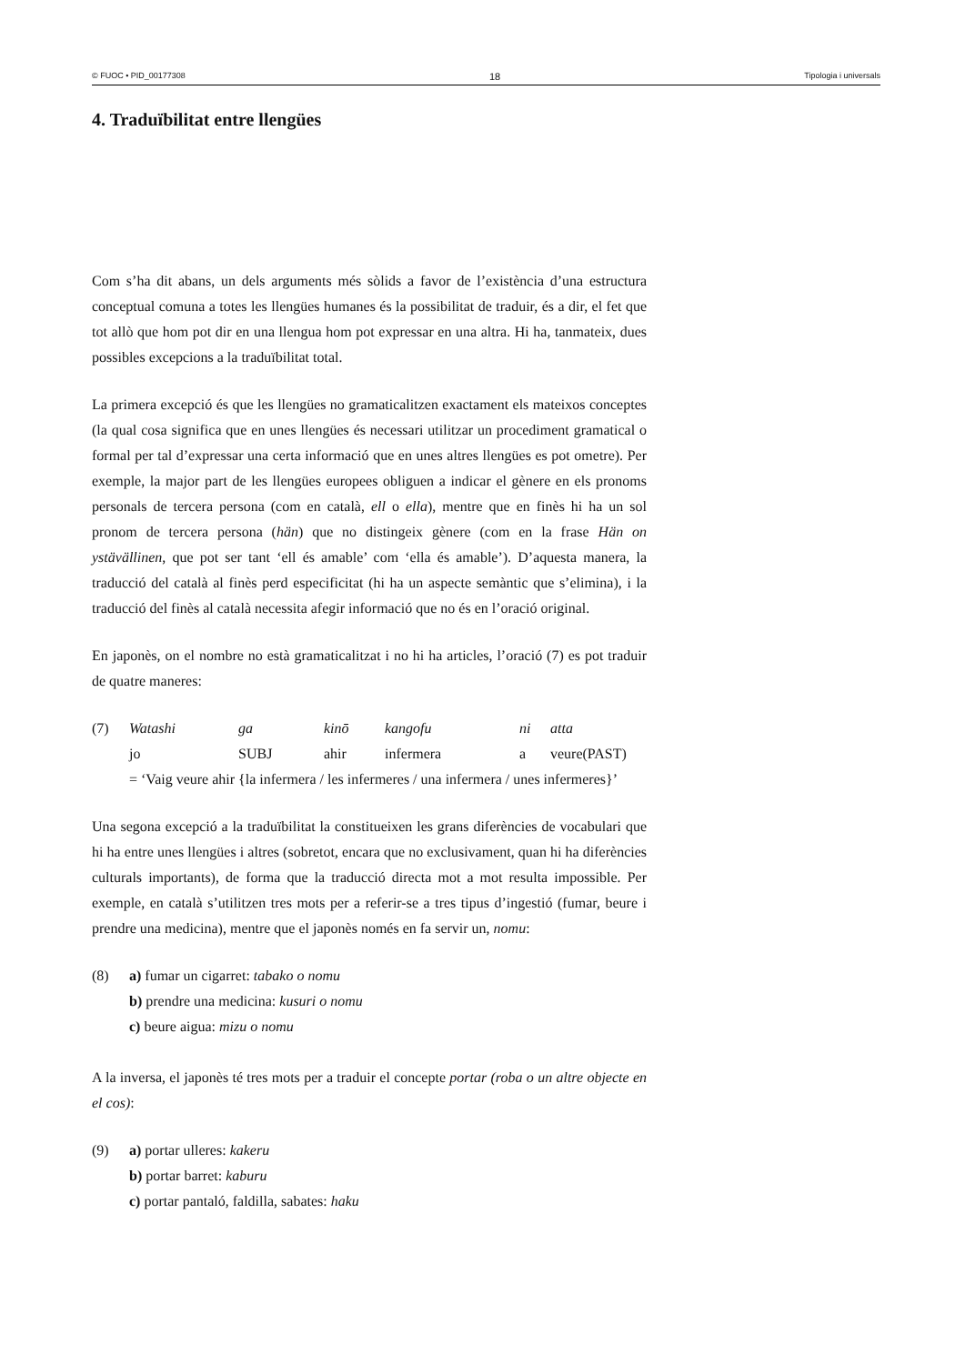© FUOC • PID_00177308 18 Tipologia i universals
4. Traduïbilitat entre llengües
Com s’ha dit abans, un dels arguments més sòlids a favor de l’existència d’una estructura conceptual comuna a totes les llengües humanes és la possibilitat de traduir, és a dir, el fet que tot allò que hom pot dir en una llengua hom pot expressar en una altra. Hi ha, tanmateix, dues possibles excepcions a la traduïbilitat total.
La primera excepció és que les llengües no gramaticalitzen exactament els mateixos conceptes (la qual cosa significa que en unes llengües és necessari utilitzar un procediment gramatical o formal per tal d’expressar una certa informació que en unes altres llengües es pot ometre). Per exemple, la major part de les llengües europees obliguen a indicar el gènere en els pronoms personals de tercera persona (com en català, ell o ella), mentre que en finès hi ha un sol pronom de tercera persona (hän) que no distingeix gènere (com en la frase Hän on ystävällinen, que pot ser tant ‘ell és amable’ com ‘ella és amable’). D’aquesta manera, la traducció del català al finès perd especificitat (hi ha un aspecte semàntic que s’elimina), i la traducció del finès al català necessita afegir informació que no és en l’oració original.
En japonès, on el nombre no està gramaticalitzat i no hi ha articles, l’oració (7) es pot traduir de quatre maneres:
| (7) | Watashi | ga | kinō | kangofu | ni | atta |
| | jo | SUBJ | ahir | infermera | a | veure(PAST) |
| | = ‘Vaig veure ahir {la infermera / les infermeres / una infermera / unes infermeres}’ | | | | | |
Una segona excepció a la traduïbilitat la constitueixen les grans diferències de vocabulari que hi ha entre unes llengües i altres (sobretot, encara que no exclusivament, quan hi ha diferències culturals importants), de forma que la traducció directa mot a mot resulta impossible. Per exemple, en català s’utilitzen tres mots per a referir-se a tres tipus d’ingestió (fumar, beure i prendre una medicina), mentre que el japonès només en fa servir un, nomu:
(8) a) fumar un cigarret: tabako o nomu
b) prendre una medicina: kusuri o nomu
c) beure aigua: mizu o nomu
A la inversa, el japonès té tres mots per a traduir el concepte portar (roba o un altre objecte en el cos):
(9) a) portar ulleres: kakeru
b) portar barret: kaburu
c) portar pantaló, faldilla, sabates: haku